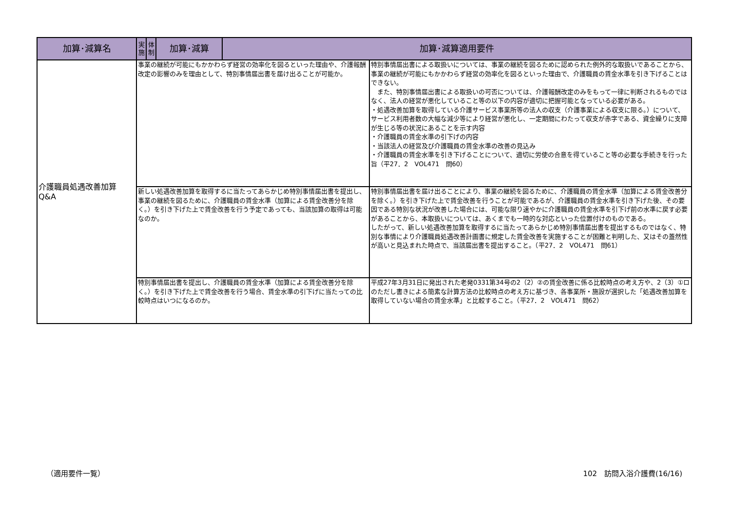| 加算･減算名 | 実施 | 体制 | 加算･減算 | 加算･減算適用要件 | |
| --- | --- | --- | --- | --- | --- |
| 介護職員処遇改善加算 Q&A | 事業の継続が可能にもかかわらず経営の効率化を図るといった理由や、介護報酬改定の影響のみを理由として、特別事情届出書を届け出ることが可能か。 | | | | 特別事情届出書による取扱いについては、事業の継続を図るために認められた例外的な取扱いであることから、事業の継続が可能にもかかわらず経営の効率化を図るといった理由で、介護職員の賃金水準を引き下げることはできない。 また、特別事情届出書による取扱いの可否については、介護報酬改定のみをもって一律に判断されるものではなく、法人の経営が悪化していること等の以下の内容が適切に把握可能となっている必要がある。 ・処遇改善加算を取得している介護サービス事業所等の法人の収支（介護事業による収支に限る。）について、サービス利用者数の大幅な減少等により経営が悪化し、一定期間にわたって収支が赤字である、資金繰りに支障が生じる等の状況にあることを示す内容 ・介護職員の賃金水準の引下げの内容 ・当該法人の経営及び介護職員の賃金水準の改善の見込み ・介護職員の賃金水準を引き下げることについて、適切に労使の合意を得ていること等の必要な手続きを行った旨（平27．2 VOL471 問60） |
| | 新しい処遇改善加算を取得するに当たってあらかじめ特別事情届出書を提出し、事業の継続を図るために、介護職員の賃金水準（加算による賃金改善分を除く。）を引き下げた上で賃金改善を行う予定であっても、当該加算の取得は可能なのか。 | | | | 特別事情届出書を届け出ることにより、事業の継続を図るために、介護職員の賃金水準（加算による賃金改善分を除く。）を引き下げた上で賃金改善を行うことが可能であるが、介護職員の賃金水準を引き下げた後、その要因である特別な状況が改善した場合には、可能な限り速やかに介護職員の賃金水準を引下げ前の水準に戻す必要があることから、本取扱いについては、あくまでも一時的な対応といった位置付けのものである。 したがって、新しい処遇改善加算を取得するに当たってあらかじめ特別事情届出書を提出するものではなく、特別な事情により介護職員処遇改善計画書に規定した賃金改善を実施することが困難と判明した、又はその蓋然性が高いと見込まれた時点で、当該届出書を提出すること。（平27．2 VOL471 問61） |
| | 特別事情届出書を提出し、介護職員の賃金水準（加算による賃金改善分を除く。）を引き下げた上で賃金改善を行う場合、賃金水準の引下げに当たっての比較時点はいつになるのか。 | | | | 平成27年3月31日に発出された老発0331第34号の2（2）②の賃金改善に係る比較時点の考え方や、2（3）①ロのただし書きによる簡素な計算方法の比較時点の考え方に基づき、各事業所・施設が選択した「処遇改善加算を取得していない場合の賃金水準」と比較すること。（平27．2 VOL471 問62） |
（適用要件一覧） 102　訪問入浴介護費(16/16)